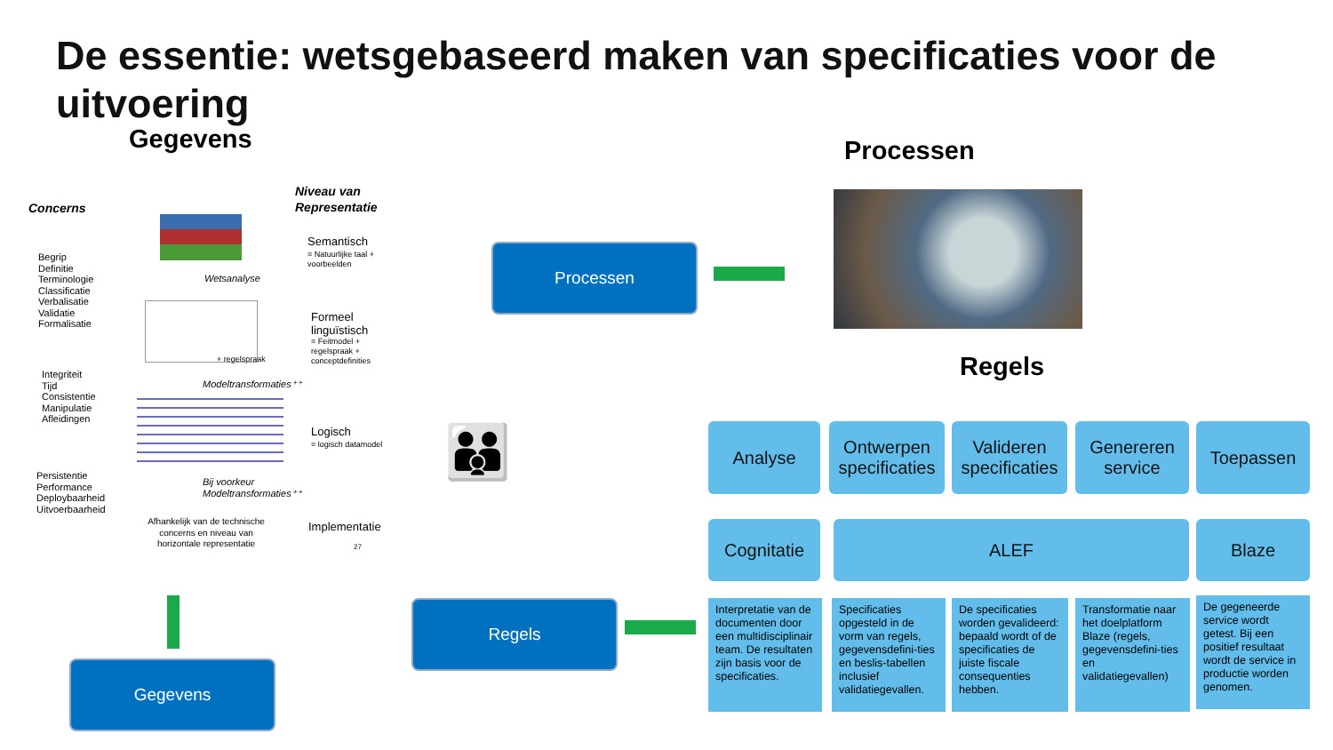De essentie: wetsgebaseerd maken van specificaties voor de uitvoering
Gegevens Processen
Regels
Concerns
Niveau van
Representatie
Begrip
Definitie
Terminologie
Classificatie
Verbalisatie
Validatie
Formalisatie
Integriteit
Tijd
Consistentie
Manipulatie
Afleidingen
Persistentie
Performance
Deploybaarheid
Uitvoerbaarheid
Semantisch
= Natuurlijke taal +
voorbeelden
Wetsanalyse
Formeel
linguïstisch
= Feitmodel +
regelspraak +
conceptdefinities
+ regelspraak
Modeltransformaties⁺⁺
Logisch
= logisch datamodel
Bij voorkeur
Modeltransformaties⁺⁺
Afhankelijk van de technische concerns en niveau van horizontale representatie
Implementatie
27
Processen
Regels
Gegevens
👪 Analyse
Ontwerpen specificaties
Valideren specificaties
Genereren service
Toepassen
Cognitatie ALEF Blaze
Interpretatie van de documenten door een multidisciplinair team. De resultaten zijn basis voor de specificaties.
Specificaties opgesteld in de vorm van regels, gegevensdefini-ties en beslis-tabellen inclusief validatiegevallen.
De specificaties worden gevalideerd: bepaald wordt of de specificaties de juiste fiscale consequenties hebben.
Transformatie naar het doelplatform Blaze (regels, gegevensdefini-ties en validatiegevallen)
De gegeneerde service wordt getest. Bij een positief resultaat wordt de service in productie worden genomen.